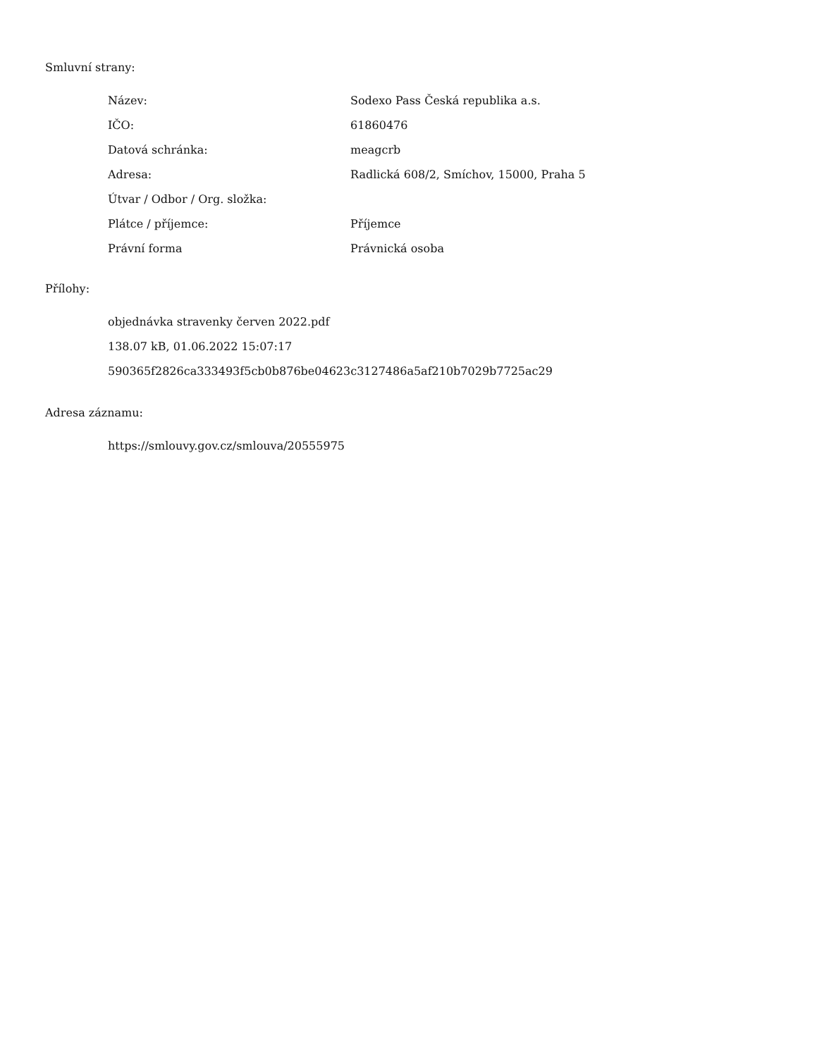Smluvní strany:
| Název: | Sodexo Pass Česká republika a.s. |
| IČO: | 61860476 |
| Datová schránka: | meagcrb |
| Adresa: | Radlická 608/2, Smíchov, 15000, Praha 5 |
| Útvar / Odbor / Org. složka: | |
| Plátce / příjemce: | Příjemce |
| Právní forma | Právnická osoba |
Přílohy:
objednávka stravenky červen 2022.pdf
138.07 kB, 01.06.2022 15:07:17
590365f2826ca333493f5cb0b876be04623c3127486a5af210b7029b7725ac29
Adresa záznamu:
https://smlouvy.gov.cz/smlouva/20555975